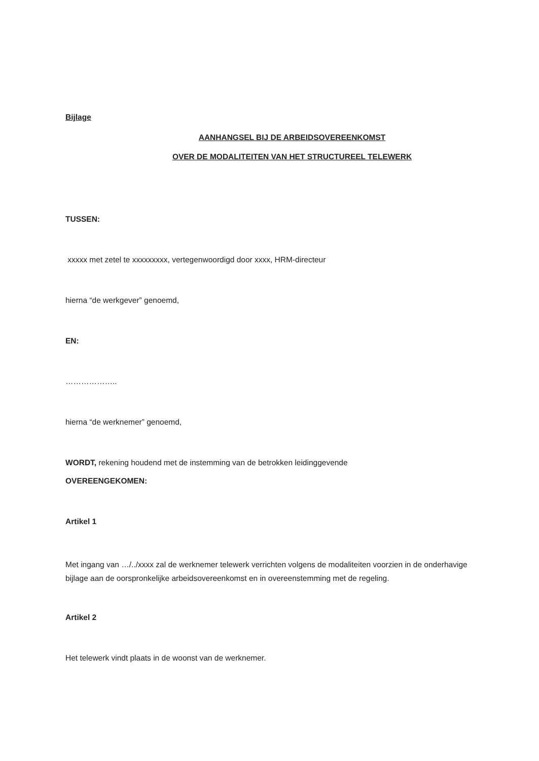Bijlage
AANHANGSEL BIJ DE ARBEIDSOVEREENKOMST
OVER DE MODALITEITEN VAN HET STRUCTUREEL TELEWERK
TUSSEN:
xxxxx met zetel te xxxxxxxxx, vertegenwoordigd door xxxx, HRM-directeur
hierna “de werkgever” genoemd,
EN:
………………..
hierna “de werknemer” genoemd,
WORDT, rekening houdend met de instemming van de betrokken leidinggevende
OVEREENGEKOMEN:
Artikel 1
Met ingang van …/../xxxx zal de werknemer telewerk verrichten volgens de modaliteiten voorzien in de onderhavige bijlage aan de oorspronkelijke arbeidsovereenkomst en in overeenstemming met de regeling.
Artikel 2
Het telewerk vindt plaats in de woonst van de werknemer.